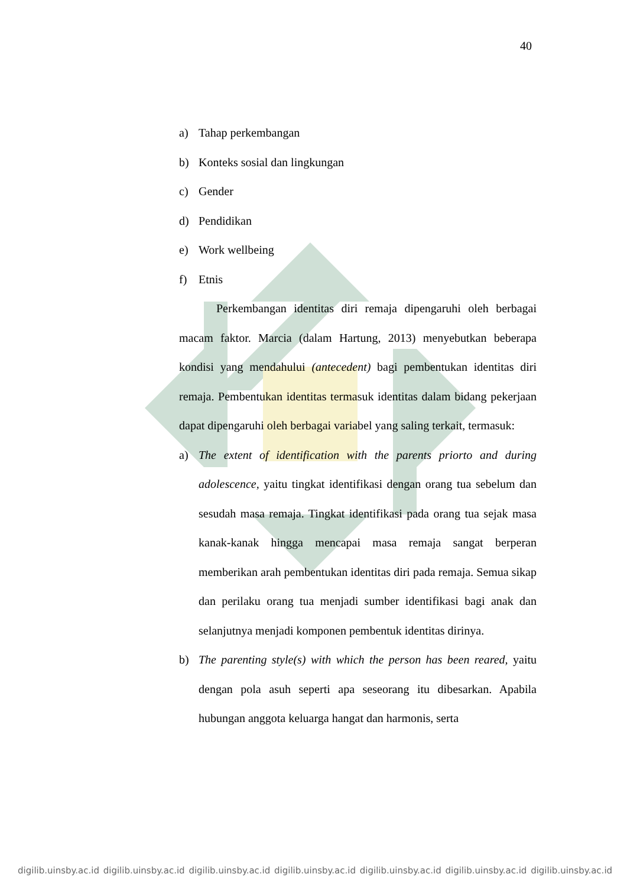40
a) Tahap perkembangan
b) Konteks sosial dan lingkungan
c) Gender
d) Pendidikan
e) Work wellbeing
f) Etnis
Perkembangan identitas diri remaja dipengaruhi oleh berbagai macam faktor. Marcia (dalam Hartung, 2013) menyebutkan beberapa kondisi yang mendahului (antecedent) bagi pembentukan identitas diri remaja. Pembentukan identitas termasuk identitas dalam bidang pekerjaan dapat dipengaruhi oleh berbagai variabel yang saling terkait, termasuk:
a) The extent of identification with the parents priorto and during adolescence, yaitu tingkat identifikasi dengan orang tua sebelum dan sesudah masa remaja. Tingkat identifikasi pada orang tua sejak masa kanak-kanak hingga mencapai masa remaja sangat berperan memberikan arah pembentukan identitas diri pada remaja. Semua sikap dan perilaku orang tua menjadi sumber identifikasi bagi anak dan selanjutnya menjadi komponen pembentuk identitas dirinya.
b) The parenting style(s) with which the person has been reared, yaitu dengan pola asuh seperti apa seseorang itu dibesarkan. Apabila hubungan anggota keluarga hangat dan harmonis, serta
digilib.uinsby.ac.id digilib.uinsby.ac.id digilib.uinsby.ac.id digilib.uinsby.ac.id digilib.uinsby.ac.id digilib.uinsby.ac.id digilib.uinsby.ac.id